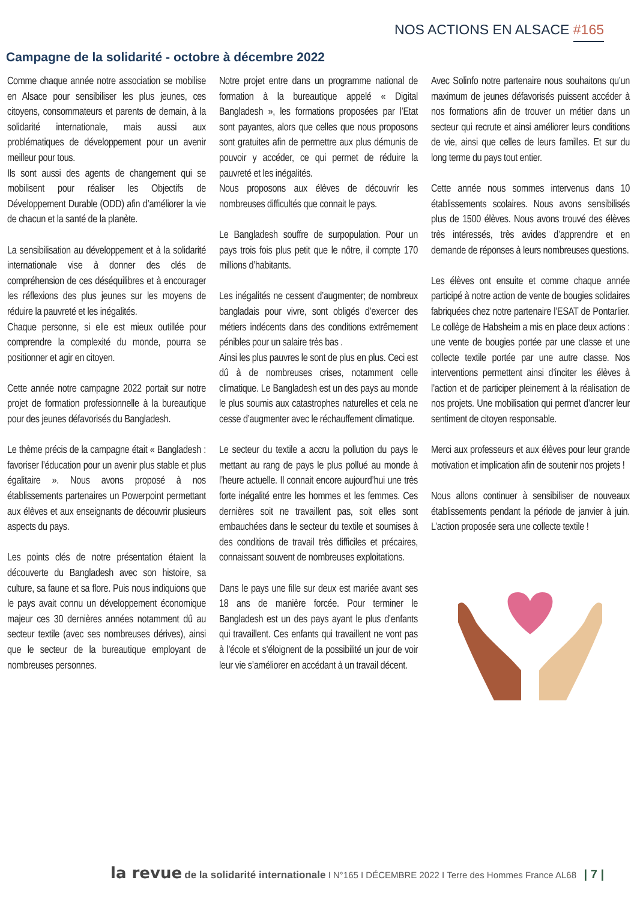NOS ACTIONS EN ALSACE #165
Campagne de la solidarité - octobre à décembre 2022
Comme chaque année notre association se mobilise en Alsace pour sensibiliser les plus jeunes, ces citoyens, consommateurs et parents de demain, à la solidarité internationale, mais aussi aux problématiques de développement pour un avenir meilleur pour tous.
Ils sont aussi des agents de changement qui se mobilisent pour réaliser les Objectifs de Développement Durable (ODD) afin d’améliorer la vie de chacun et la santé de la planète.
La sensibilisation au développement et à la solidarité internationale vise à donner des clés de compréhension de ces déséquilibres et à encourager les réflexions des plus jeunes sur les moyens de réduire la pauvreté et les inégalités.
Chaque personne, si elle est mieux outillée pour comprendre la complexité du monde, pourra se positionner et agir en citoyen.
Cette année notre campagne 2022 portait sur notre projet de formation professionnelle à la bureautique pour des jeunes défavorisés du Bangladesh.
Le thème précis de la campagne était « Bangladesh : favoriser l’éducation pour un avenir plus stable et plus égalitaire ». Nous avons proposé à nos établissements partenaires un Powerpoint permettant aux élèves et aux enseignants de découvrir plusieurs aspects du pays.
Les points clés de notre présentation étaient la découverte du Bangladesh avec son histoire, sa culture, sa faune et sa flore. Puis nous indiquions que le pays avait connu un développement économique majeur ces 30 dernières années notamment dû au secteur textile (avec ses nombreuses dérives), ainsi que le secteur de la bureautique employant de nombreuses personnes.
Notre projet entre dans un programme national de formation à la bureautique appelé « Digital Bangladesh », les formations proposées par l’Etat sont payantes, alors que celles que nous proposons sont gratuites afin de permettre aux plus démunis de pouvoir y accéder, ce qui permet de réduire la pauvreté et les inégalités.
Nous proposons aux élèves de découvrir les nombreuses difficultés que connait le pays.
Le Bangladesh souffre de surpopulation. Pour un pays trois fois plus petit que le nôtre, il compte 170 millions d’habitants.
Les inégalités ne cessent d’augmenter; de nombreux bangladais pour vivre, sont obligés d’exercer des métiers indécents dans des conditions extrêmement pénibles pour un salaire très bas .
Ainsi les plus pauvres le sont de plus en plus. Ceci est dû à de nombreuses crises, notamment celle climatique. Le Bangladesh est un des pays au monde le plus soumis aux catastrophes naturelles et cela ne cesse d’augmenter avec le réchauffement climatique.
Le secteur du textile a accru la pollution du pays le mettant au rang de pays le plus pollué au monde à l’heure actuelle. Il connait encore aujourd’hui une très forte inégalité entre les hommes et les femmes. Ces dernières soit ne travaillent pas, soit elles sont embauchées dans le secteur du textile et soumises à des conditions de travail très difficiles et précaires, connaissant souvent de nombreuses exploitations.
Dans le pays une fille sur deux est mariée avant ses 18 ans de manière forcée. Pour terminer le Bangladesh est un des pays ayant le plus d’enfants qui travaillent. Ces enfants qui travaillent ne vont pas à l’école et s’éloignent de la possibilité un jour de voir leur vie s’améliorer en accédant à un travail décent.
Avec Solinfo notre partenaire nous souhaitons qu’un maximum de jeunes défavorisés puissent accéder à nos formations afin de trouver un métier dans un secteur qui recrute et ainsi améliorer leurs conditions de vie, ainsi que celles de leurs familles. Et sur du long terme du pays tout entier.
Cette année nous sommes intervenus dans 10 établissements scolaires. Nous avons sensibilisés plus de 1500 élèves. Nous avons trouvé des élèves très intéressés, très avides d’apprendre et en demande de réponses à leurs nombreuses questions.
Les élèves ont ensuite et comme chaque année participé à notre action de vente de bougies solidaires fabriquées chez notre partenaire l’ESAT de Pontarlier. Le collège de Habsheim a mis en place deux actions : une vente de bougies portée par une classe et une collecte textile portée par une autre classe. Nos interventions permettent ainsi d’inciter les élèves à l’action et de participer pleinement à la réalisation de nos projets. Une mobilisation qui permet d’ancrer leur sentiment de citoyen responsable.
Merci aux professeurs et aux élèves pour leur grande motivation et implication afin de soutenir nos projets !
Nous allons continuer à sensibiliser de nouveaux établissements pendant la période de janvier à juin. L’action proposée sera une collecte textile !
la revue de la solidarité internationale I N°165 I DÉCEMBRE 2022 I Terre des Hommes France AL68 | 7 |